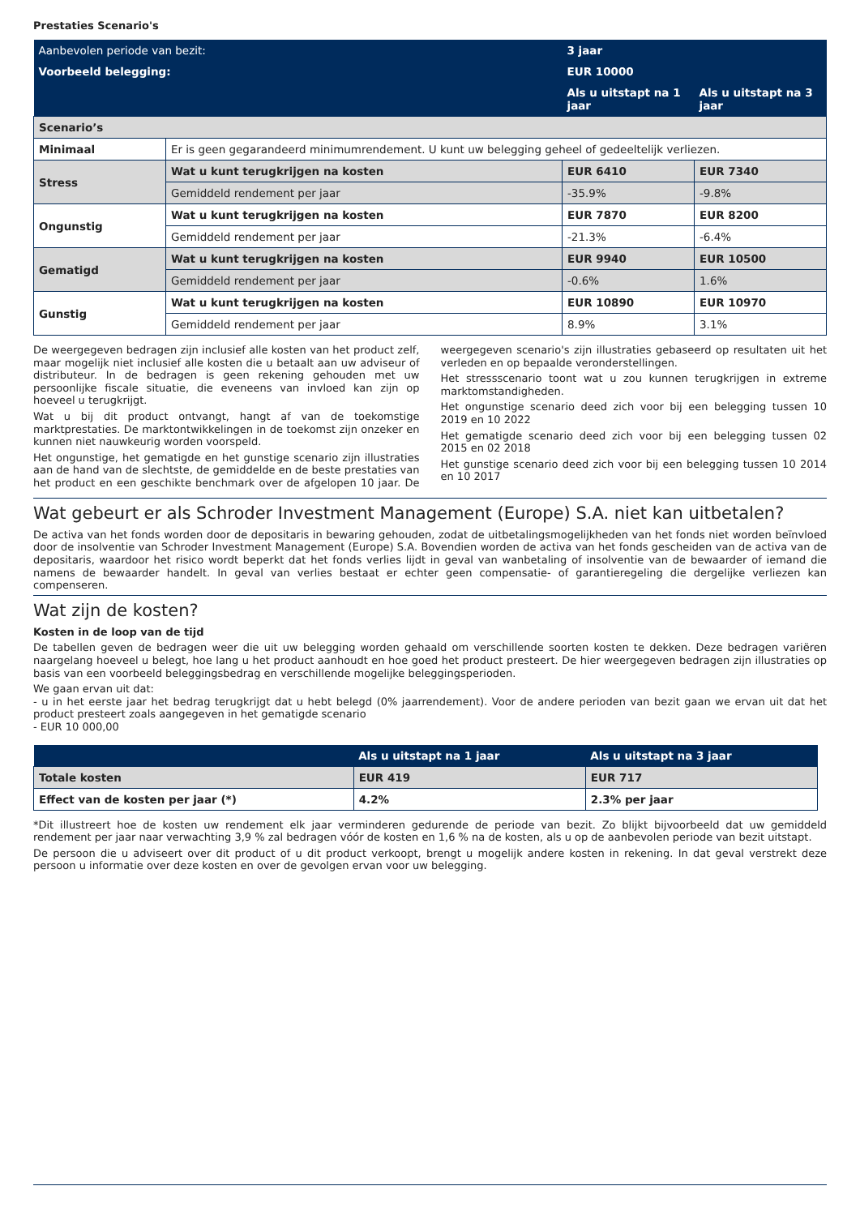Prestaties Scenario's
| Aanbevolen periode van bezit: | | 3 jaar | |
| Voorbeeld belegging: | | EUR 10000 | |
| | | Als u uitstapt na 1 jaar | Als u uitstapt na 3 jaar |
| Scenario’s | | | |
| Minimaal | Er is geen gegarandeerd minimumrendement. U kunt uw belegging geheel of gedeeltelijk verliezen. | | |
| Stress | Wat u kunt terugkrijgen na kosten | EUR 6410 | EUR 7340 |
| | Gemiddeld rendement per jaar | -35.9% | -9.8% |
| Ongunstig | Wat u kunt terugkrijgen na kosten | EUR 7870 | EUR 8200 |
| | Gemiddeld rendement per jaar | -21.3% | -6.4% |
| Gematigd | Wat u kunt terugkrijgen na kosten | EUR 9940 | EUR 10500 |
| | Gemiddeld rendement per jaar | -0.6% | 1.6% |
| Gunstig | Wat u kunt terugkrijgen na kosten | EUR 10890 | EUR 10970 |
| | Gemiddeld rendement per jaar | 8.9% | 3.1% |
De weergegeven bedragen zijn inclusief alle kosten van het product zelf, maar mogelijk niet inclusief alle kosten die u betaalt aan uw adviseur of distributeur. In de bedragen is geen rekening gehouden met uw persoonlijke fiscale situatie, die eveneens van invloed kan zijn op hoeveel u terugkrijgt.
Wat u bij dit product ontvangt, hangt af van de toekomstige marktprestaties. De marktontwikkelingen in de toekomst zijn onzeker en kunnen niet nauwkeurig worden voorspeld.
Het ongunstige, het gematigde en het gunstige scenario zijn illustraties aan de hand van de slechtste, de gemiddelde en de beste prestaties van het product en een geschikte benchmark over de afgelopen 10 jaar. De weergegeven scenario's zijn illustraties gebaseerd op resultaten uit het verleden en op bepaalde veronderstellingen.
Het stressscenario toont wat u zou kunnen terugkrijgen in extreme marktomstandigheden.
Het ongunstige scenario deed zich voor bij een belegging tussen 10 2019 en 10 2022
Het gematigde scenario deed zich voor bij een belegging tussen 02 2015 en 02 2018
Het gunstige scenario deed zich voor bij een belegging tussen 10 2014 en 10 2017
Wat gebeurt er als Schroder Investment Management (Europe) S.A. niet kan uitbetalen?
De activa van het fonds worden door de depositaris in bewaring gehouden, zodat de uitbetalingsmogelijkheden van het fonds niet worden beïnvloed door de insolventie van Schroder Investment Management (Europe) S.A. Bovendien worden de activa van het fonds gescheiden van de activa van de depositaris, waardoor het risico wordt beperkt dat het fonds verlies lijdt in geval van wanbetaling of insolventie van de bewaarder of iemand die namens de bewaarder handelt. In geval van verlies bestaat er echter geen compensatie- of garantieregeling die dergelijke verliezen kan compenseren.
Wat zijn de kosten?
Kosten in de loop van de tijd
De tabellen geven de bedragen weer die uit uw belegging worden gehaald om verschillende soorten kosten te dekken. Deze bedragen variëren naargelang hoeveel u belegt, hoe lang u het product aanhoudt en hoe goed het product presteert. De hier weergegeven bedragen zijn illustraties op basis van een voorbeeld beleggingsbedrag en verschillende mogelijke beleggingsperioden.
We gaan ervan uit dat:
- u in het eerste jaar het bedrag terugkrijgt dat u hebt belegd (0% jaarrendement). Voor de andere perioden van bezit gaan we ervan uit dat het product presteert zoals aangegeven in het gematigde scenario
- EUR 10 000,00
| | Als u uitstapt na 1 jaar | Als u uitstapt na 3 jaar |
| --- | --- | --- |
| Totale kosten | EUR 419 | EUR 717 |
| Effect van de kosten per jaar (*) | 4.2% | 2.3% per jaar |
*Dit illustreert hoe de kosten uw rendement elk jaar verminderen gedurende de periode van bezit. Zo blijkt bijvoorbeeld dat uw gemiddeld rendement per jaar naar verwachting 3,9 % zal bedragen vóór de kosten en 1,6 % na de kosten, als u op de aanbevolen periode van bezit uitstapt.
De persoon die u adviseert over dit product of u dit product verkoopt, brengt u mogelijk andere kosten in rekening. In dat geval verstrekt deze persoon u informatie over deze kosten en over de gevolgen ervan voor uw belegging.